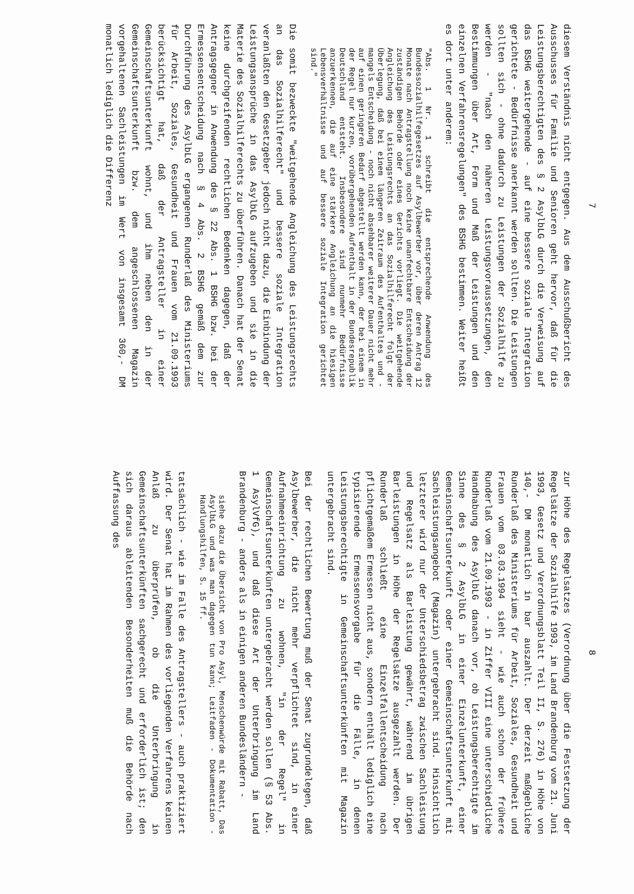7
diesem Verständnis nicht entgegen. Aus dem Ausschußbericht des Ausschusses für Familie und Senioren geht hervor, daß für die Leistungsberechtigten des § 2 AsylbLG durch die Verweisung auf das BSHG weitergehende - auf eine bessere soziale Integration gerichtete - Bedürfnisse anerkannt werden sollten. Die Leistungen sollten sich - ohne dadurch zu Leistungen der Sozialhilfe zu werden - "nach den näheren Leistungsvoraussetzungen, den Bestimmungen über Art, Form und Maß der Leistungen und den einzelnen Verfahrensregelungen" des BSHG bestimmen. Weiter heißt es dort unter anderem:
"Abs. 1 Nr. 1 schreibt die entsprechende Anwendung des Bundessozialhilfegesetzes auf Asylbewerber vor, über deren Antrag 12 Monate nach Antragstellung noch keine unanfechtbare Entscheidung der zuständigen Behörde oder eines Gerichts vorliegt. Die weitgehende Angleichung des Leistungsrechts an das Sozialhilferecht folgt der Überlegung, daß bei einem längeren Zeitraum des Aufenthaltes und - mangels Entscheidung - noch nicht absehbarer weiterer Dauer nicht mehr auf einen geringeren Bedarf abgestellt werden kann, der bei einem in der Regel nur kurzen, vorübergehenden Aufenthalt in der Bundesrepublik Deutschland entsteht. Insbesondere sind nunmehr Bedürfnisse anzuerkennen, die auf eine stärkere Angleichung an die hiesigen Lebensverhältnisse und auf bessere soziale Integration gerichtet sind."
Die somit bezweckte "weitgehende Angleichung des Leistungsrechts an das Sozialhilferecht" und bessere soziale Integration veranlaßten den Gesetzgeber jedoch nicht dazu, die Einbindung der Leistungsansprüche in das AsylbLG aufzugeben und sie in die Materie des Sozialhilferechts zu überführen. Danach hat der Senat keine durchgreifenden rechtlichen Bedenken dagegen, daß der Antragsgegner in Anwendung des § 22 Abs. 1 BSHG bzw. bei der Ermessensentscheidung nach § 4 Abs. 2 BSHG gemäß dem zur Durchführung des AsylbLG ergangenen Runderlaß des Ministeriums für Arbeit, Soziales, Gesundheit und Frauen vom 21.09.1993 berücksichtigt hat, daß der Antragsteller in einer Gemeinschaftsunterkunft wohnt, und ihm neben den in der Gemeinschaftsunterkunft bzw. dem angeschlossenen Magazin vorgehaltenen Sachleistungen im Wert von insgesamt 360,- DM monatlich lediglich die Differenz
8
zur Höhe des Regelsatzes (Verordnung über die Festsetzung der Regelsätze der Sozialhilfe 1993, im Land Brandenburg vom 21. Juni 1993, Gesetz und Verordnungsblatt Teil II, S. 276) in Höhe von 140,- DM monatlich in bar auszahlt. Der derzeit maßgebliche Runderlaß des Ministeriums für Arbeit, Soziales, Gesundheit und Frauen vom 03.03.1994 sieht - wie auch schon der frühere Runderlaß vom 21.09.1993 - in Ziffer VIII eine unterschiedliche Handhabung des AsylbLG danach vor, ob Leistungsberechtigte im Sinne des § 2 AsylbLG in einer Einzelunterkunft, einer Gemeinschaftsunterkunft oder einer Gemeinschaftsunterkunft mit Sachleistungsangebot (Magazin) untergebracht sind. Hinsichtlich letzterer wird nur der Unterschiedsbetrag zwischen Sachleistung und Regelsatz als Barleistung gewährt, während im übrigen Barleistungen in Höhe der Regelsätze ausgezahlt werden. Der Runderlaß schließt eine Einzelfallentscheidung nach pflichtgemäßem Ermessen nicht aus, sondern enthält lediglich eine typisierende Ermessensvorgabe für die Fälle, in denen Leistungsberechtigte in Gemeinschaftsunterkünften mit Magazin untergebracht sind.
Bei der rechtlichen Bewertung muß der Senat zugrundelegen, daß Asylbewerber, die nicht mehr verpflichtet sind, in einer Aufnahmeeinrichtung zu wohnen, "in der Regel" in Gemeinschaftsunterkünften untergebracht werden sollen (§ 53 Abs. 1 AsylVfG), und daß diese Art der Unterbringung im Land Brandenburg - anders als in einigen anderen Bundesländern -
siehe dazu die Übersicht von Pro Asyl, Menschenwürde mit Rabatt, Das AsylbLG und was man dagegen tun kann; Leitfaden - Dokumentation - Handlungshilfen, S. 15 ff.
tatsächlich - wie im Falle des Antragstellers - auch praktiziert wird. Der Senat hat im Rahmen des vorliegenden Verfahrens keinen Anlaß zu überprüfen, ob die Unterbringung in Gemeinschaftsunterkünften sachgerecht und erforderlich ist; den sich daraus ableitenden Besonderheiten muß die Behörde nach Auffassung des